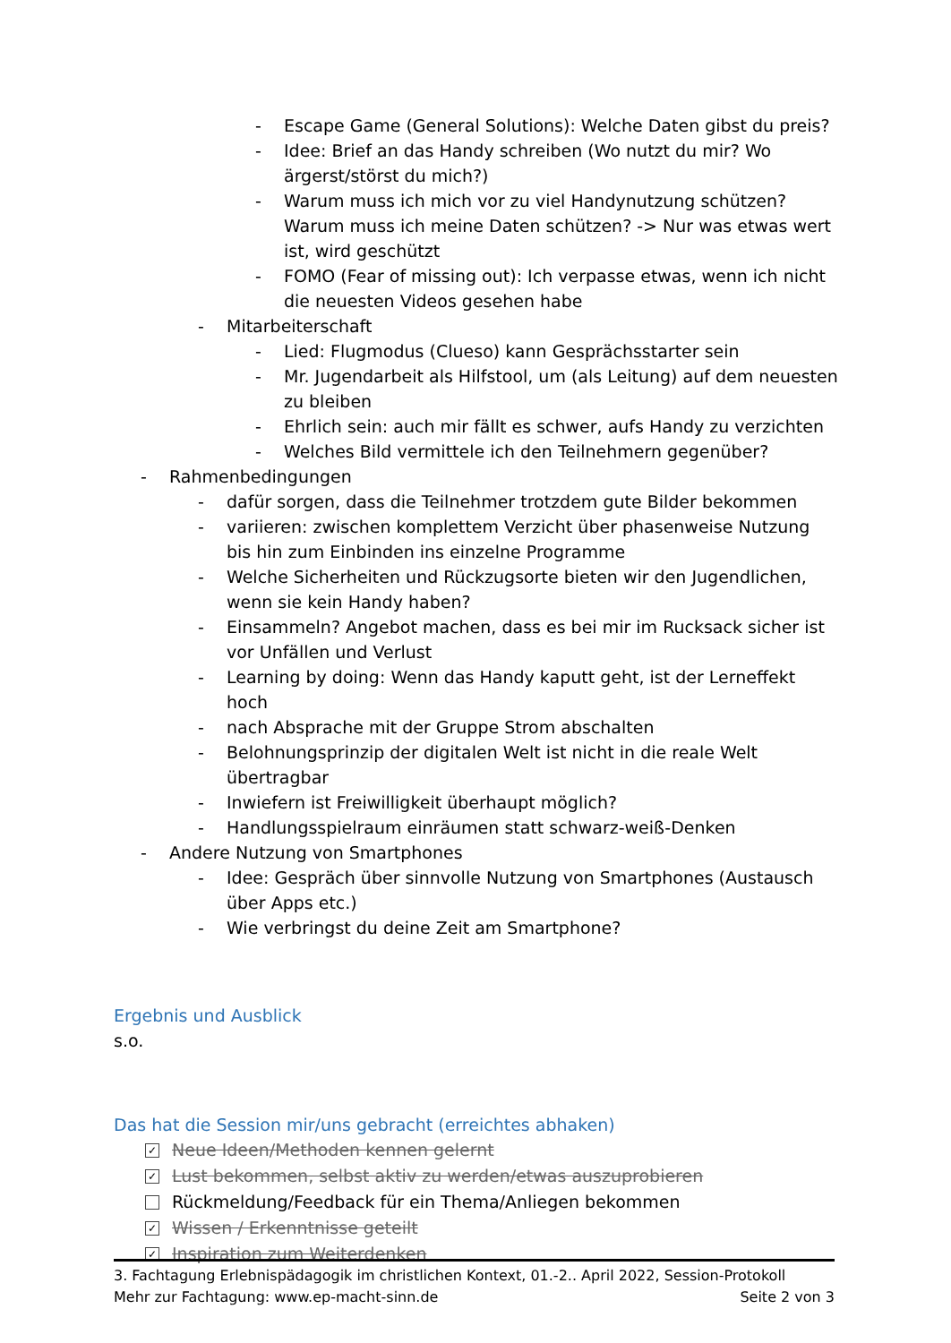- Escape Game (General Solutions): Welche Daten gibst du preis?
- Idee: Brief an das Handy schreiben (Wo nutzt du mir? Wo ärgerst/störst du mich?)
- Warum muss ich mich vor zu viel Handynutzung schützen? Warum muss ich meine Daten schützen? -> Nur was etwas wert ist, wird geschützt
- FOMO (Fear of missing out): Ich verpasse etwas, wenn ich nicht die neuesten Videos gesehen habe
- Mitarbeiterschaft
- Lied: Flugmodus (Clueso) kann Gesprächsstarter sein
- Mr. Jugendarbeit als Hilfstool, um (als Leitung) auf dem neuesten zu bleiben
- Ehrlich sein: auch mir fällt es schwer, aufs Handy zu verzichten
- Welches Bild vermittele ich den Teilnehmern gegenüber?
- Rahmenbedingungen
- dafür sorgen, dass die Teilnehmer trotzdem gute Bilder bekommen
- variieren: zwischen komplettem Verzicht über phasenweise Nutzung bis hin zum Einbinden ins einzelne Programme
- Welche Sicherheiten und Rückzugsorte bieten wir den Jugendlichen, wenn sie kein Handy haben?
- Einsammeln? Angebot machen, dass es bei mir im Rucksack sicher ist vor Unfällen und Verlust
- Learning by doing: Wenn das Handy kaputt geht, ist der Lerneffekt hoch
- nach Absprache mit der Gruppe Strom abschalten
- Belohnungsprinzip der digitalen Welt ist nicht in die reale Welt übertragbar
- Inwiefern ist Freiwilligkeit überhaupt möglich?
- Handlungsspielraum einräumen statt schwarz-weiß-Denken
- Andere Nutzung von Smartphones
- Idee: Gespräch über sinnvolle Nutzung von Smartphones (Austausch über Apps etc.)
- Wie verbringst du deine Zeit am Smartphone?
Ergebnis und Ausblick
s.o.
Das hat die Session mir/uns gebracht (erreichtes abhaken)
✓ Neue Ideen/Methoden kennen gelernt
✓ Lust bekommen, selbst aktiv zu werden/etwas auszuprobieren
Rückmeldung/Feedback für ein Thema/Anliegen bekommen
✓ Wissen / Erkenntnisse geteilt
✓ Inspiration zum Weiterdenken
3. Fachtagung Erlebnispädagogik im christlichen Kontext, 01.-2.. April 2022, Session-Protokoll
Mehr zur Fachtagung: www.ep-macht-sinn.de Seite 2 von 3